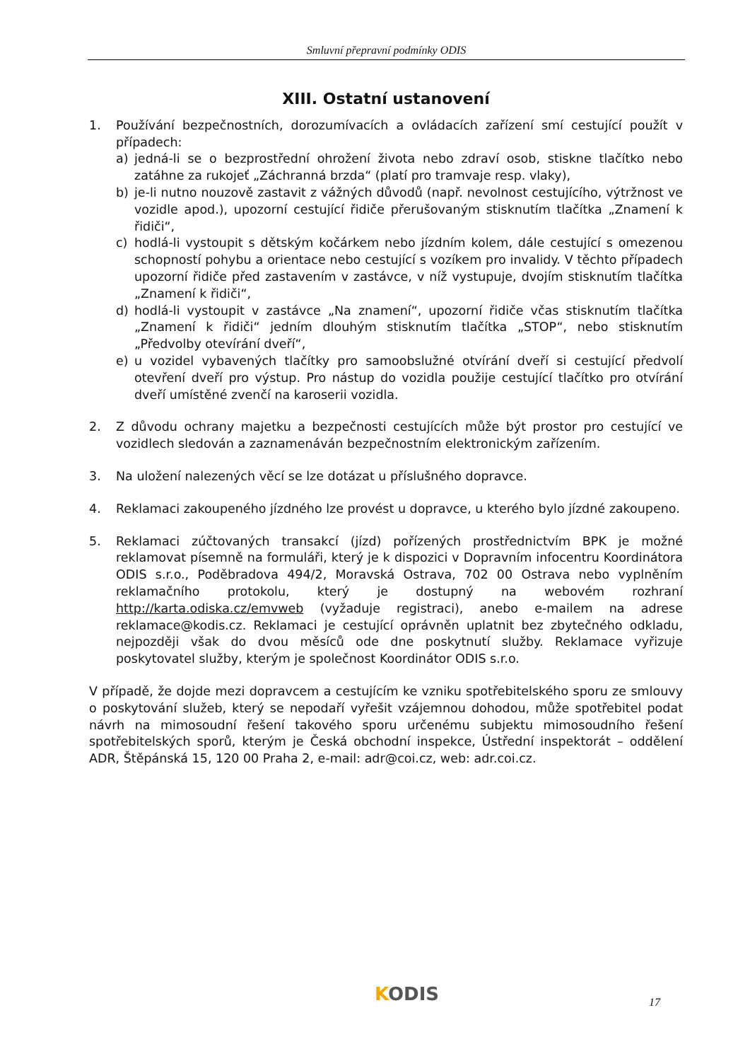Smluvní přepravní podmínky ODIS
XIII. Ostatní ustanovení
1. Používání bezpečnostních, dorozumívacích a ovládacích zařízení smí cestující použít v případech:
a) jedná-li se o bezprostřední ohrožení života nebo zdraví osob, stiskne tlačítko nebo zatáhne za rukojeť „Záchranná brzda“ (platí pro tramvaje resp. vlaky),
b) je-li nutno nouzově zastavit z vážných důvodů (např. nevolnost cestujícího, výtržnost ve vozidle apod.), upozorní cestující řidiče přerušovaným stisknutím tlačítka „Znamení k řidiči“,
c) hodlá-li vystoupit s dětským kočárkem nebo jízdním kolem, dále cestující s omezenou schopností pohybu a orientace nebo cestující s vozíkem pro invalidy. V těchto případech upozorní řidiče před zastavením v zastávce, v níž vystupuje, dvojím stisknutím tlačítka „Znamení k řidiči“,
d) hodlá-li vystoupit v zastávce „Na znamení“, upozorní řidiče včas stisknutím tlačítka „Znamení k řidiči“ jedním dlouhým stisknutím tlačítka „STOP“, nebo stisknutím „Předvolby otevírání dveří“,
e) u vozidel vybavených tlačítky pro samoobslužné otvírání dveří si cestující předvolí otevření dveří pro výstup. Pro nástup do vozidla použije cestující tlačítko pro otvírání dveří umístěné zvenčí na karoserii vozidla.
2. Z důvodu ochrany majetku a bezpečnosti cestujících může být prostor pro cestující ve vozidlech sledován a zaznamenáván bezpečnostním elektronickým zařízením.
3. Na uložení nalezených věcí se lze dotázat u příslušného dopravce.
4. Reklamaci zakoupeného jízdného lze provést u dopravce, u kterého bylo jízdné zakoupeno.
5. Reklamaci zúčtovaných transakcí (jízd) pořízených prostřednictvím BPK je možné reklamovat písemně na formuláři, který je k dispozici v Dopravním infocentru Koordinátora ODIS s.r.o., Poděbradova 494/2, Moravská Ostrava, 702 00 Ostrava nebo vyplněním reklamačního protokolu, který je dostupný na webovém rozhraní http://karta.odiska.cz/emvweb (vyžaduje registraci), anebo e-mailem na adrese reklamace@kodis.cz. Reklamaci je cestující oprávněn uplatnit bez zbytečného odkladu, nejpozději však do dvou měsíců ode dne poskytnutí služby. Reklamace vyřizuje poskytovatel služby, kterým je společnost Koordinátor ODIS s.r.o.
V případě, že dojde mezi dopravcem a cestujícím ke vzniku spotřebitelského sporu ze smlouvy o poskytování služeb, který se nepodaří vyřešit vzájemnou dohodou, může spotřebitel podat návrh na mimosoudní řešení takového sporu určenému subjektu mimosoudního řešení spotřebitelských sporů, kterým je Česká obchodní inspekce, Ústřední inspektorát – oddělení ADR, Štěpánská 15, 120 00 Praha 2, e-mail: adr@coi.cz, web: adr.coi.cz.
KODIS 17